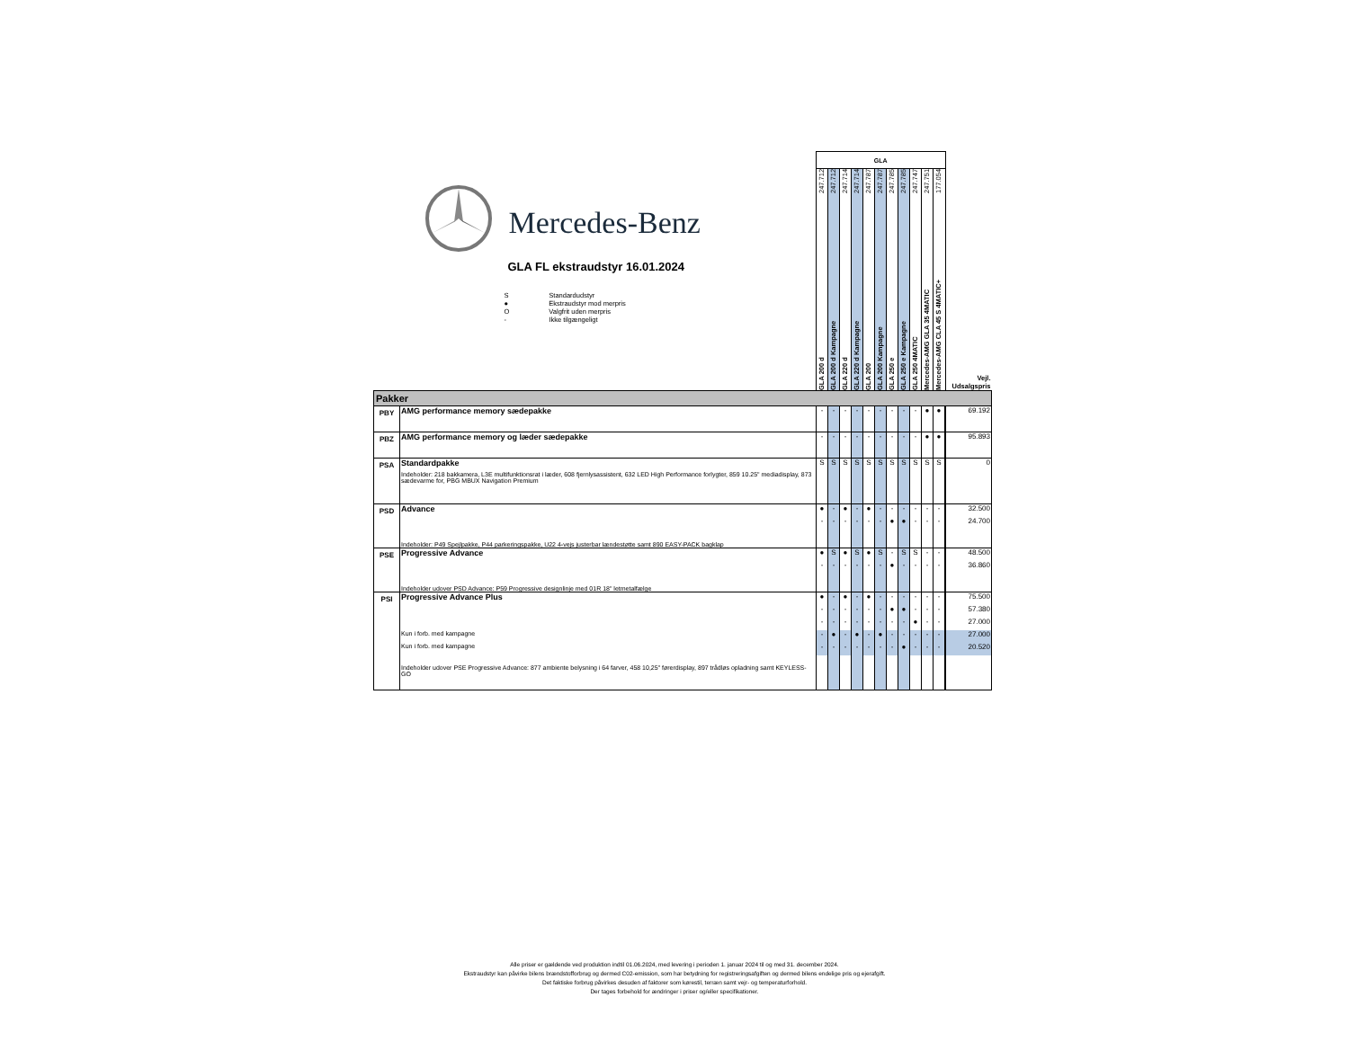| Mercedes-Benz GLA FL ekstraudstyr 16.01.2024 / S / Standardudstyr / / ● / Ekstraudstyr mod merpris / / O / Valgfrit uden merpris / / - / Ikke tilgængeligt / | | GLA | | | | | | | | | | | |
| | | GLA 200 d 247.712 | GLA 200 d Kampagne 247.712 | GLA 220 d 247.714 | GLA 220 d Kampagne 247.714 | GLA 200 247.787 | GLA 200 Kampagne 247.787 | GLA 250 e 247.785 | GLA 250 e Kampagne 247.785 | GLA 250 4MATIC 247.747 | Mercedes-AMG GLA 35 4MATIC 247.751 | Mercedes-AMG CLA 45 S 4MATIC+ 177.054 | Vejl. Udsalgspris |
| Pakker | | | | | | | | | | | | | |
| PBY | AMG performance memory sædepakke | - | - | - | - | - | - | - | - | - | ● | ● | 69.192 |
| PBZ | AMG performance memory og læder sædepakke | - | - | - | - | - | - | - | - | - | ● | ● | 95.893 |
| PSA | Standardpakke | S | S | S | S | S | S | S | S | S | S | S | 0 |
| | Indeholder: 218 bakkamera, L3E multifunktionsrat i læder, 608 fjernlysassistent, 632 LED High Performance forlygter, 859 10.25" mediadisplay, 873 sædevarme for, PBG MBUX Navigation Premium | | | | | | | | | | | | |
| PSD | Advance | ● | - | ● | - | ● | - | - | - | - | - | - | 32.500 |
| | | - | - | - | - | - | - | ● | ● | - | - | - | 24.700 |
| | Indeholder: P49 Spejlpakke, P44 parkeringspakke, U22 4-vejs justerbar lændestøtte samt 890 EASY-PACK bagklap | | | | | | | | | | | | |
| PSE | Progressive Advance | ● | S | ● | S | ● | S | - | S | S | - | - | 48.500 |
| | | - | - | - | - | - | - | ● | - | - | - | - | 36.860 |
| | Indeholder udover PSD Advance: P59 Progressive designlinje med 01R 18" letmetalfælge | | | | | | | | | | | | |
| PSI | Progressive Advance Plus | ● | - | ● | - | ● | - | - | - | - | - | - | 75.500 |
| | | - | - | - | - | - | - | ● | ● | - | - | - | 57.380 |
| | | - | - | - | - | - | - | - | - | ● | - | - | 27.000 |
| | Kun i forb. med kampagne | - | ● | - | ● | - | ● | - | - | - | - | - | 27.000 |
| | Kun i forb. med kampagne | - | - | - | - | - | - | - | ● | - | - | - | 20.520 |
| | Indeholder udover PSE Progressive Advance: 877 ambiente belysning i 64 farver, 458 10,25" førerdisplay, 897 trådløs opladning samt KEYLESS-GO | | | | | | | | | | | | |
Alle priser er gældende ved produktion indtil 01.06.2024, med levering i perioden 1. januar 2024 til og med 31. december 2024.
Ekstraudstyr kan påvirke bilens brændstofforbrug og dermed C02-emission, som har betydning for registreringsafgiften og dermed bilens endelige pris og ejerafgift.
Det faktiske forbrug påvirkes desuden af faktorer som kørestil, terræn samt vejr- og temperaturforhold.
Der tages forbehold for ændringer i priser og/eller specifikationer.